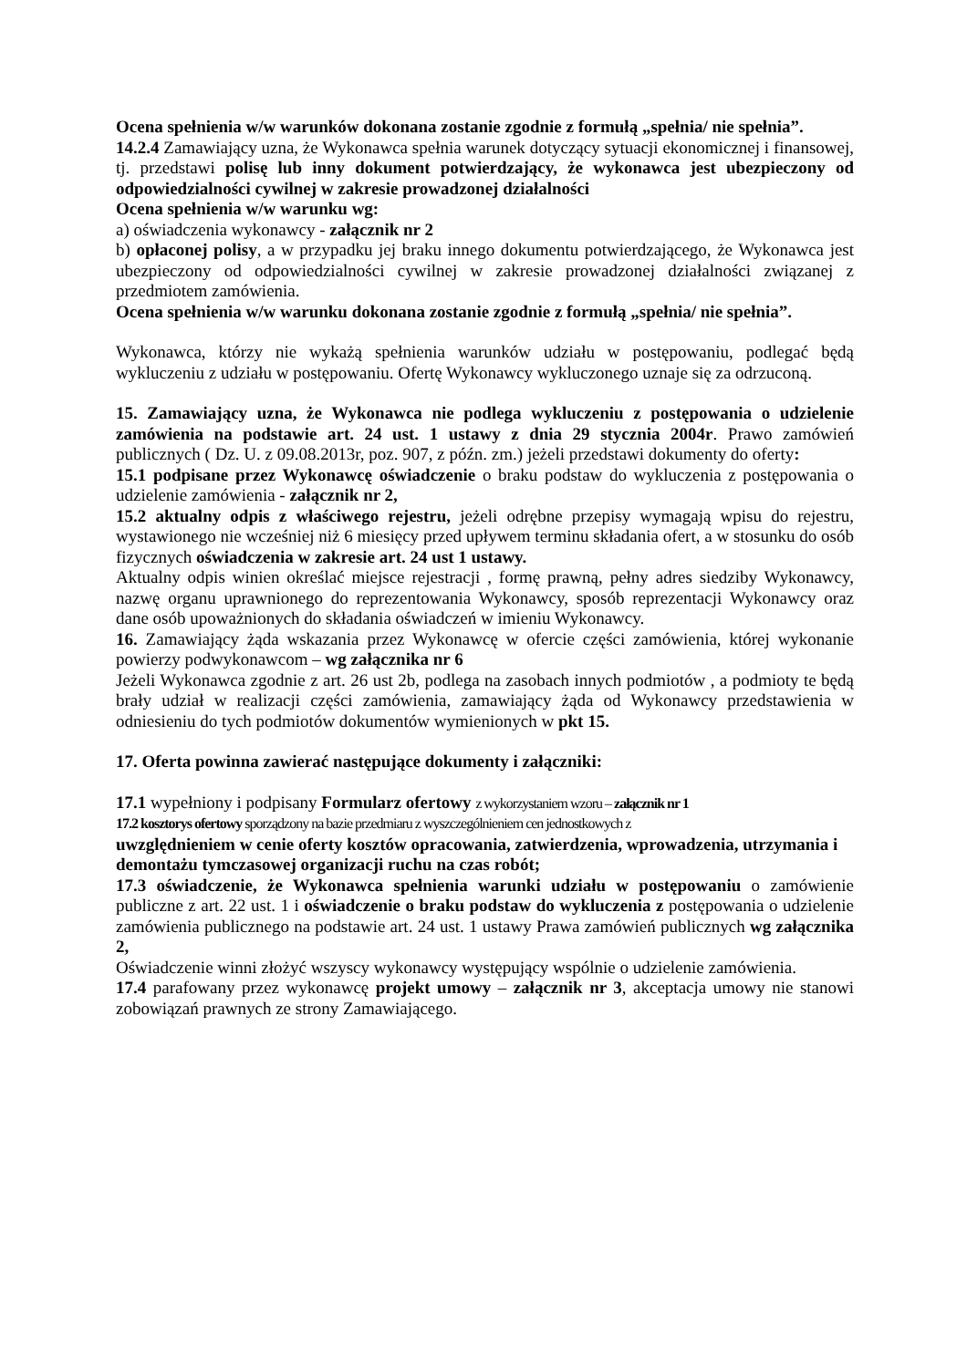Ocena spełnienia w/w warunków dokonana zostanie zgodnie z formułą „spełnia/ nie spełnia”.
14.2.4 Zamawiający uzna, że Wykonawca spełnia warunek dotyczący sytuacji ekonomicznej i finansowej, tj. przedstawi polisę lub inny dokument potwierdzający, że wykonawca jest ubezpieczony od odpowiedzialności cywilnej w zakresie prowadzonej działalności
Ocena spełnienia w/w warunku wg:
a) oświadczenia wykonawcy - załącznik nr 2
b) opłaconej polisy, a w przypadku jej braku innego dokumentu potwierdzającego, że Wykonawca jest ubezpieczony od odpowiedzialności cywilnej w zakresie prowadzonej działalności związanej z przedmiotem zamówienia.
Ocena spełnienia w/w warunku dokonana zostanie zgodnie z formułą „spełnia/ nie spełnia”.
Wykonawca, którzy nie wykażą spełnienia warunków udziału w postępowaniu, podlegać będą wykluczeniu z udziału w postępowaniu. Ofertę Wykonawcy wykluczonego uznaje się za odrzuconą.
15. Zamawiający uzna, że Wykonawca nie podlega wykluczeniu z postępowania o udzielenie zamówienia na podstawie art. 24 ust. 1 ustawy z dnia 29 stycznia 2004r. Prawo zamówień publicznych ( Dz. U. z 09.08.2013r, poz. 907, z późn. zm.) jeżeli przedstawi dokumenty do oferty:
15.1 podpisane przez Wykonawcę oświadczenie o braku podstaw do wykluczenia z postępowania o udzielenie zamówienia - załącznik nr 2,
15.2 aktualny odpis z właściwego rejestru, jeżeli odrębne przepisy wymagają wpisu do rejestru, wystawionego nie wcześniej niż 6 miesięcy przed upływem terminu składania ofert, a w stosunku do osób fizycznych oświadczenia w zakresie art. 24 ust 1 ustawy.
Aktualny odpis winien określać miejsce rejestracji , formę prawną, pełny adres siedziby Wykonawcy, nazwę organu uprawnionego do reprezentowania Wykonawcy, sposób reprezentacji Wykonawcy oraz dane osób upoważnionych do składania oświadczeń w imieniu Wykonawcy.
16. Zamawiający żąda wskazania przez Wykonawcę w ofercie części zamówienia, której wykonanie powierzy podwykonawcom – wg załącznika nr 6
Jeżeli Wykonawca zgodnie z art. 26 ust 2b, podlega na zasobach innych podmiotów , a podmioty te będą brały udział w realizacji części zamówienia, zamawiający żąda od Wykonawcy przedstawienia w odniesieniu do tych podmiotów dokumentów wymienionych w pkt 15.
17. Oferta powinna zawierać następujące dokumenty i załączniki:
17.1 wypełniony i podpisany Formularz ofertowy z wykorzystaniem wzoru – załącznik nr 1
17.2 kosztorys ofertowy sporządzony na bazie przedmiaru z wyszczególnieniem cen jednostkowych z
uwzględnieniem w cenie oferty kosztów opracowania, zatwierdzenia, wprowadzenia, utrzymania i demontażu tymczasowej organizacji ruchu na czas robót;
17.3 oświadczenie, że Wykonawca spełnienia warunki udziału w postępowaniu o zamówienie publiczne z art. 22 ust. 1 i oświadczenie o braku podstaw do wykluczenia z postępowania o udzielenie zamówienia publicznego na podstawie art. 24 ust. 1 ustawy Prawa zamówień publicznych wg załącznika 2,
Oświadczenie winni złożyć wszyscy wykonawcy występujący wspólnie o udzielenie zamówienia.
17.4 parafowany przez wykonawcę projekt umowy – załącznik nr 3, akceptacja umowy nie stanowi zobowiązań prawnych ze strony Zamawiającego.